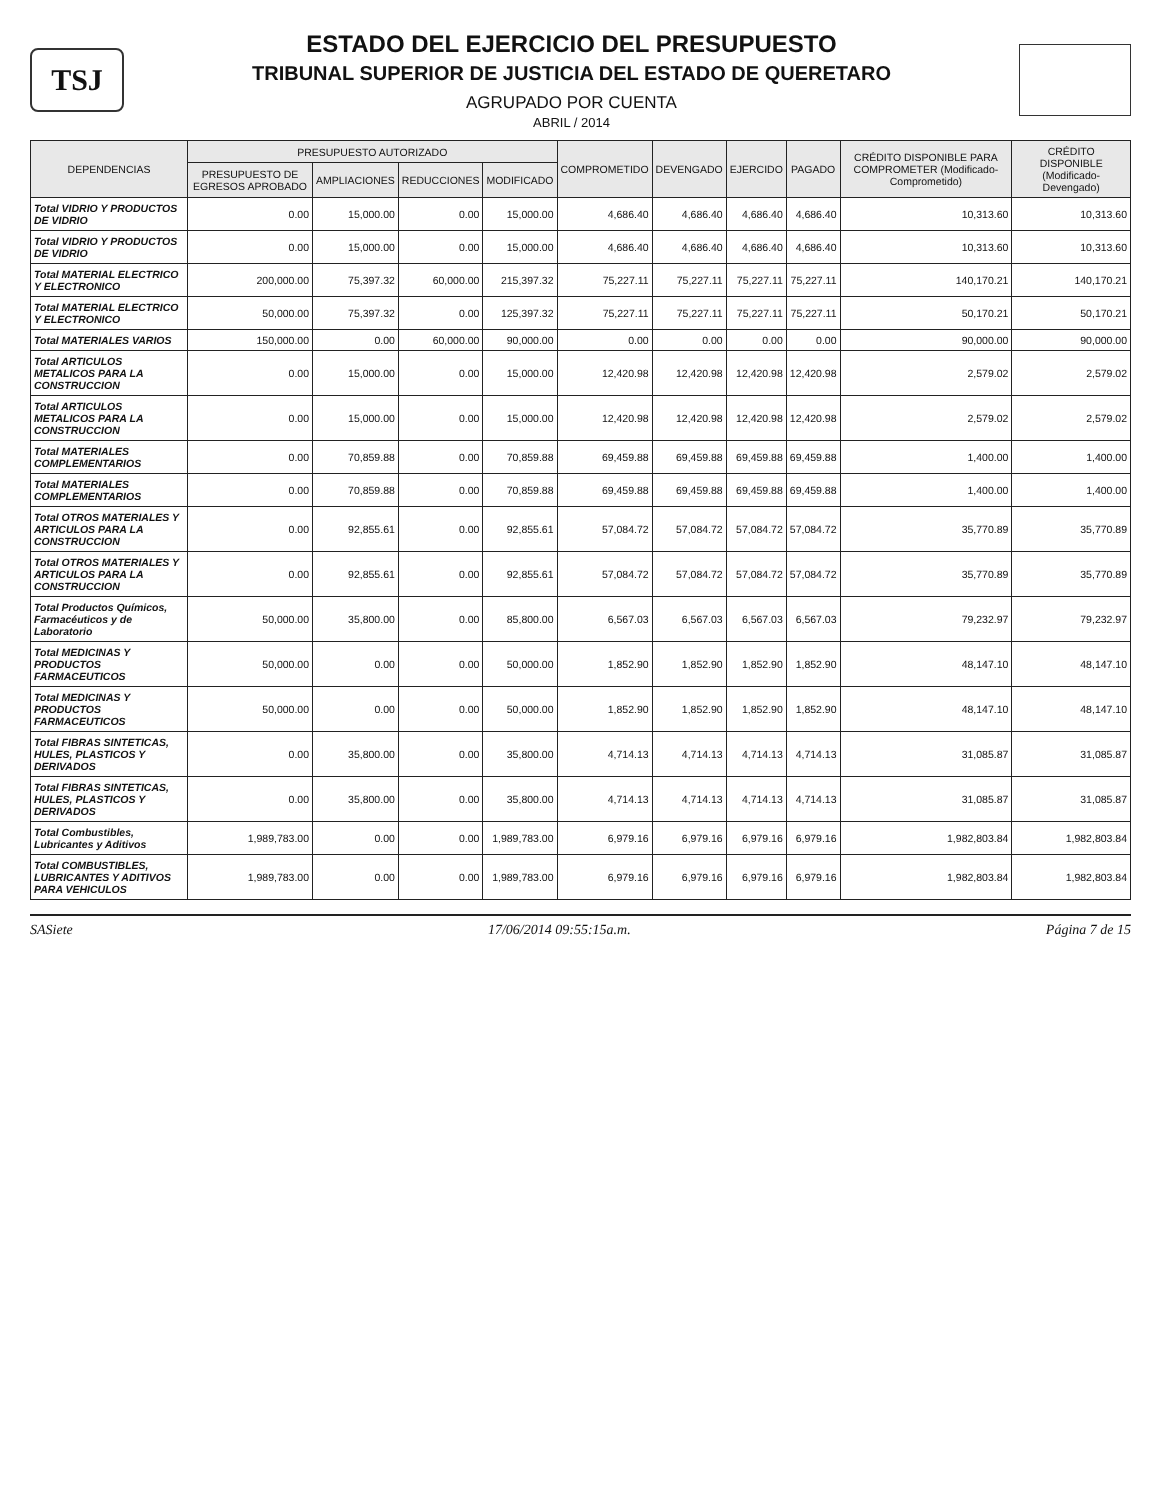TSJ
ESTADO DEL EJERCICIO DEL PRESUPUESTO
TRIBUNAL SUPERIOR DE JUSTICIA DEL ESTADO DE QUERETARO
AGRUPADO POR CUENTA
ABRIL / 2014
| DEPENDENCIAS | PRESUPUESTO AUTORIZADO | | | | COMPROMETIDO | DEVENGADO | EJERCIDO | PAGADO | CRÉDITO DISPONIBLE PARA COMPROMETER (Modificado-Comprometido) | CRÉDITO DISPONIBLE (Modificado-Devengado) |
| --- | --- | --- | --- | --- | --- | --- | --- | --- | --- | --- |
| | PRESUPUESTO DE EGRESOS APROBADO | AMPLIACIONES | REDUCCIONES | MODIFICADO | | | | | | |
| Total VIDRIO Y PRODUCTOS DE VIDRIO | 0.00 | 15,000.00 | 0.00 | 15,000.00 | 4,686.40 | 4,686.40 | 4,686.40 | 4,686.40 | 10,313.60 | 10,313.60 |
| Total VIDRIO Y PRODUCTOS DE VIDRIO | 0.00 | 15,000.00 | 0.00 | 15,000.00 | 4,686.40 | 4,686.40 | 4,686.40 | 4,686.40 | 10,313.60 | 10,313.60 |
| Total MATERIAL ELECTRICO Y ELECTRONICO | 200,000.00 | 75,397.32 | 60,000.00 | 215,397.32 | 75,227.11 | 75,227.11 | 75,227.11 | 75,227.11 | 140,170.21 | 140,170.21 |
| Total MATERIAL ELECTRICO Y ELECTRONICO | 50,000.00 | 75,397.32 | 0.00 | 125,397.32 | 75,227.11 | 75,227.11 | 75,227.11 | 75,227.11 | 50,170.21 | 50,170.21 |
| Total MATERIALES VARIOS | 150,000.00 | 0.00 | 60,000.00 | 90,000.00 | 0.00 | 0.00 | 0.00 | 0.00 | 90,000.00 | 90,000.00 |
| Total ARTICULOS METALICOS PARA LA CONSTRUCCION | 0.00 | 15,000.00 | 0.00 | 15,000.00 | 12,420.98 | 12,420.98 | 12,420.98 | 12,420.98 | 2,579.02 | 2,579.02 |
| Total ARTICULOS METALICOS PARA LA CONSTRUCCION | 0.00 | 15,000.00 | 0.00 | 15,000.00 | 12,420.98 | 12,420.98 | 12,420.98 | 12,420.98 | 2,579.02 | 2,579.02 |
| Total MATERIALES COMPLEMENTARIOS | 0.00 | 70,859.88 | 0.00 | 70,859.88 | 69,459.88 | 69,459.88 | 69,459.88 | 69,459.88 | 1,400.00 | 1,400.00 |
| Total MATERIALES COMPLEMENTARIOS | 0.00 | 70,859.88 | 0.00 | 70,859.88 | 69,459.88 | 69,459.88 | 69,459.88 | 69,459.88 | 1,400.00 | 1,400.00 |
| Total OTROS MATERIALES Y ARTICULOS PARA LA CONSTRUCCION | 0.00 | 92,855.61 | 0.00 | 92,855.61 | 57,084.72 | 57,084.72 | 57,084.72 | 57,084.72 | 35,770.89 | 35,770.89 |
| Total OTROS MATERIALES Y ARTICULOS PARA LA CONSTRUCCION | 0.00 | 92,855.61 | 0.00 | 92,855.61 | 57,084.72 | 57,084.72 | 57,084.72 | 57,084.72 | 35,770.89 | 35,770.89 |
| Total Productos Químicos, Farmacéuticos y de Laboratorio | 50,000.00 | 35,800.00 | 0.00 | 85,800.00 | 6,567.03 | 6,567.03 | 6,567.03 | 6,567.03 | 79,232.97 | 79,232.97 |
| Total MEDICINAS Y PRODUCTOS FARMACEUTICOS | 50,000.00 | 0.00 | 0.00 | 50,000.00 | 1,852.90 | 1,852.90 | 1,852.90 | 1,852.90 | 48,147.10 | 48,147.10 |
| Total MEDICINAS Y PRODUCTOS FARMACEUTICOS | 50,000.00 | 0.00 | 0.00 | 50,000.00 | 1,852.90 | 1,852.90 | 1,852.90 | 1,852.90 | 48,147.10 | 48,147.10 |
| Total FIBRAS SINTETICAS, HULES, PLASTICOS Y DERIVADOS | 0.00 | 35,800.00 | 0.00 | 35,800.00 | 4,714.13 | 4,714.13 | 4,714.13 | 4,714.13 | 31,085.87 | 31,085.87 |
| Total FIBRAS SINTETICAS, HULES, PLASTICOS Y DERIVADOS | 0.00 | 35,800.00 | 0.00 | 35,800.00 | 4,714.13 | 4,714.13 | 4,714.13 | 4,714.13 | 31,085.87 | 31,085.87 |
| Total Combustibles, Lubricantes y Aditivos | 1,989,783.00 | 0.00 | 0.00 | 1,989,783.00 | 6,979.16 | 6,979.16 | 6,979.16 | 6,979.16 | 1,982,803.84 | 1,982,803.84 |
| Total COMBUSTIBLES, LUBRICANTES Y ADITIVOS PARA VEHICULOS | 1,989,783.00 | 0.00 | 0.00 | 1,989,783.00 | 6,979.16 | 6,979.16 | 6,979.16 | 6,979.16 | 1,982,803.84 | 1,982,803.84 |
SASiete 17/06/2014 09:55:15a.m. Página 7 de 15